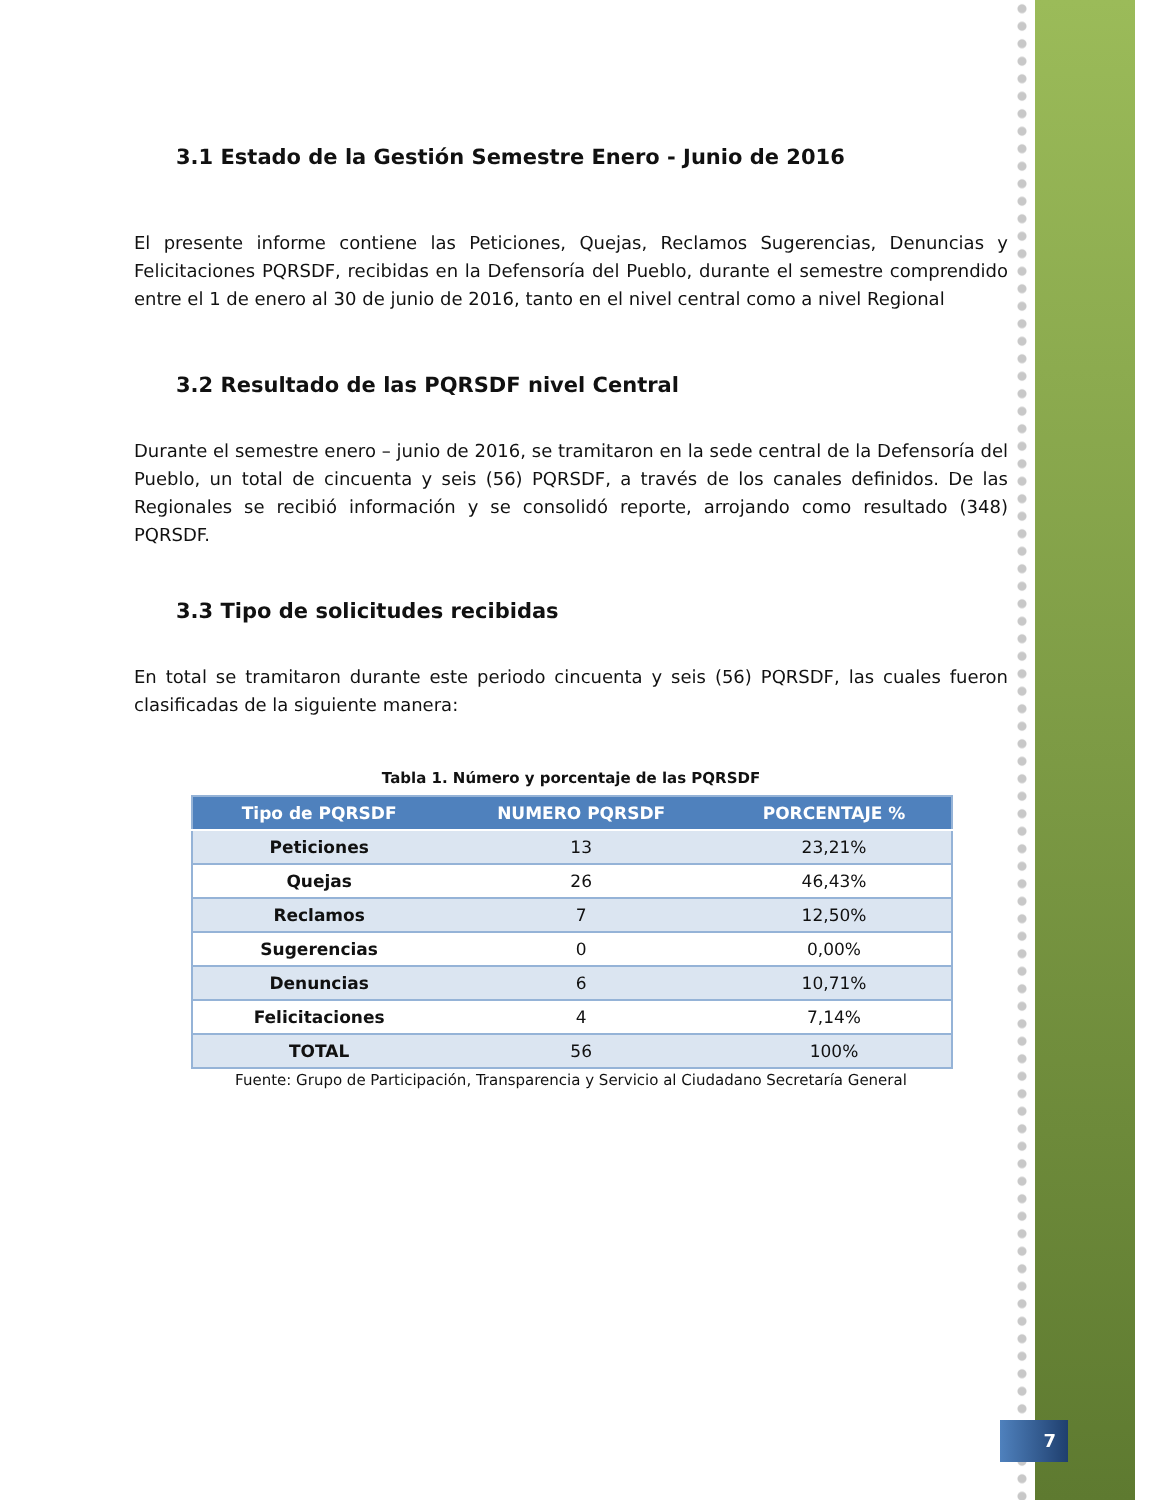3.1 Estado de la Gestión Semestre Enero - Junio de 2016
El presente informe contiene las Peticiones, Quejas, Reclamos Sugerencias, Denuncias y Felicitaciones PQRSDF, recibidas en la Defensoría del Pueblo, durante el semestre comprendido entre el 1 de enero al 30 de junio de 2016, tanto en el nivel central como a nivel Regional
3.2 Resultado de las PQRSDF nivel Central
Durante el semestre enero – junio de 2016, se tramitaron en la sede central de la Defensoría del Pueblo, un total de cincuenta y seis (56) PQRSDF, a través de los canales definidos. De las Regionales se recibió información y se consolidó reporte, arrojando como resultado (348) PQRSDF.
3.3 Tipo de solicitudes recibidas
En total se tramitaron durante este periodo cincuenta y seis (56) PQRSDF, las cuales fueron clasificadas de la siguiente manera:
Tabla 1. Número y porcentaje de las PQRSDF
| Tipo de PQRSDF | NUMERO PQRSDF | PORCENTAJE % |
| --- | --- | --- |
| Peticiones | 13 | 23,21% |
| Quejas | 26 | 46,43% |
| Reclamos | 7 | 12,50% |
| Sugerencias | 0 | 0,00% |
| Denuncias | 6 | 10,71% |
| Felicitaciones | 4 | 7,14% |
| TOTAL | 56 | 100% |
Fuente: Grupo de Participación, Transparencia y Servicio al Ciudadano Secretaría General
7